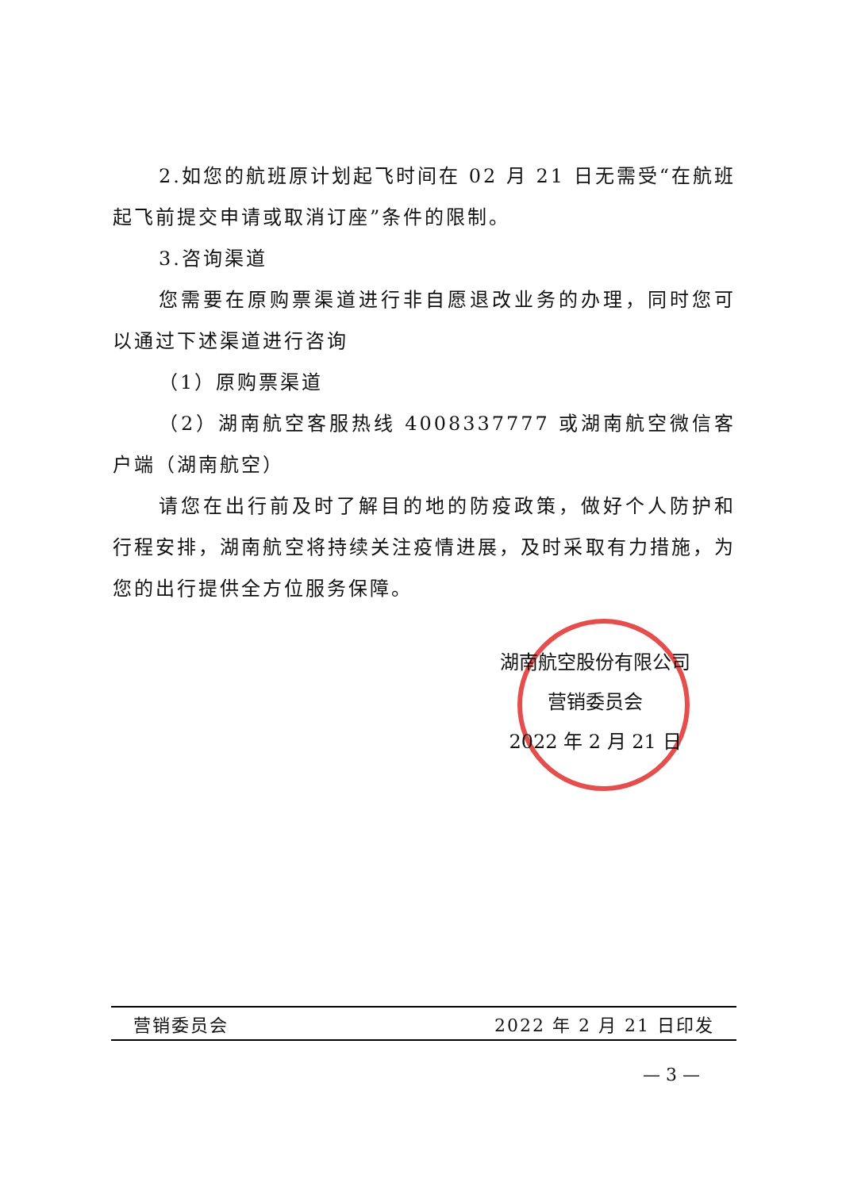2.如您的航班原计划起飞时间在 02 月 21 日无需受“在航班起飞前提交申请或取消订座”条件的限制。
3.咨询渠道
您需要在原购票渠道进行非自愿退改业务的办理，同时您可以通过下述渠道进行咨询
（1）原购票渠道
（2）湖南航空客服热线 4008337777 或湖南航空微信客户端（湖南航空）
请您在出行前及时了解目的地的防疫政策，做好个人防护和行程安排，湖南航空将持续关注疫情进展，及时采取有力措施，为您的出行提供全方位服务保障。
湖南航空股份有限公司
营销委员会
2022 年 2 月 21 日
营销委员会 2022 年 2 月 21 日印发
— 3 —